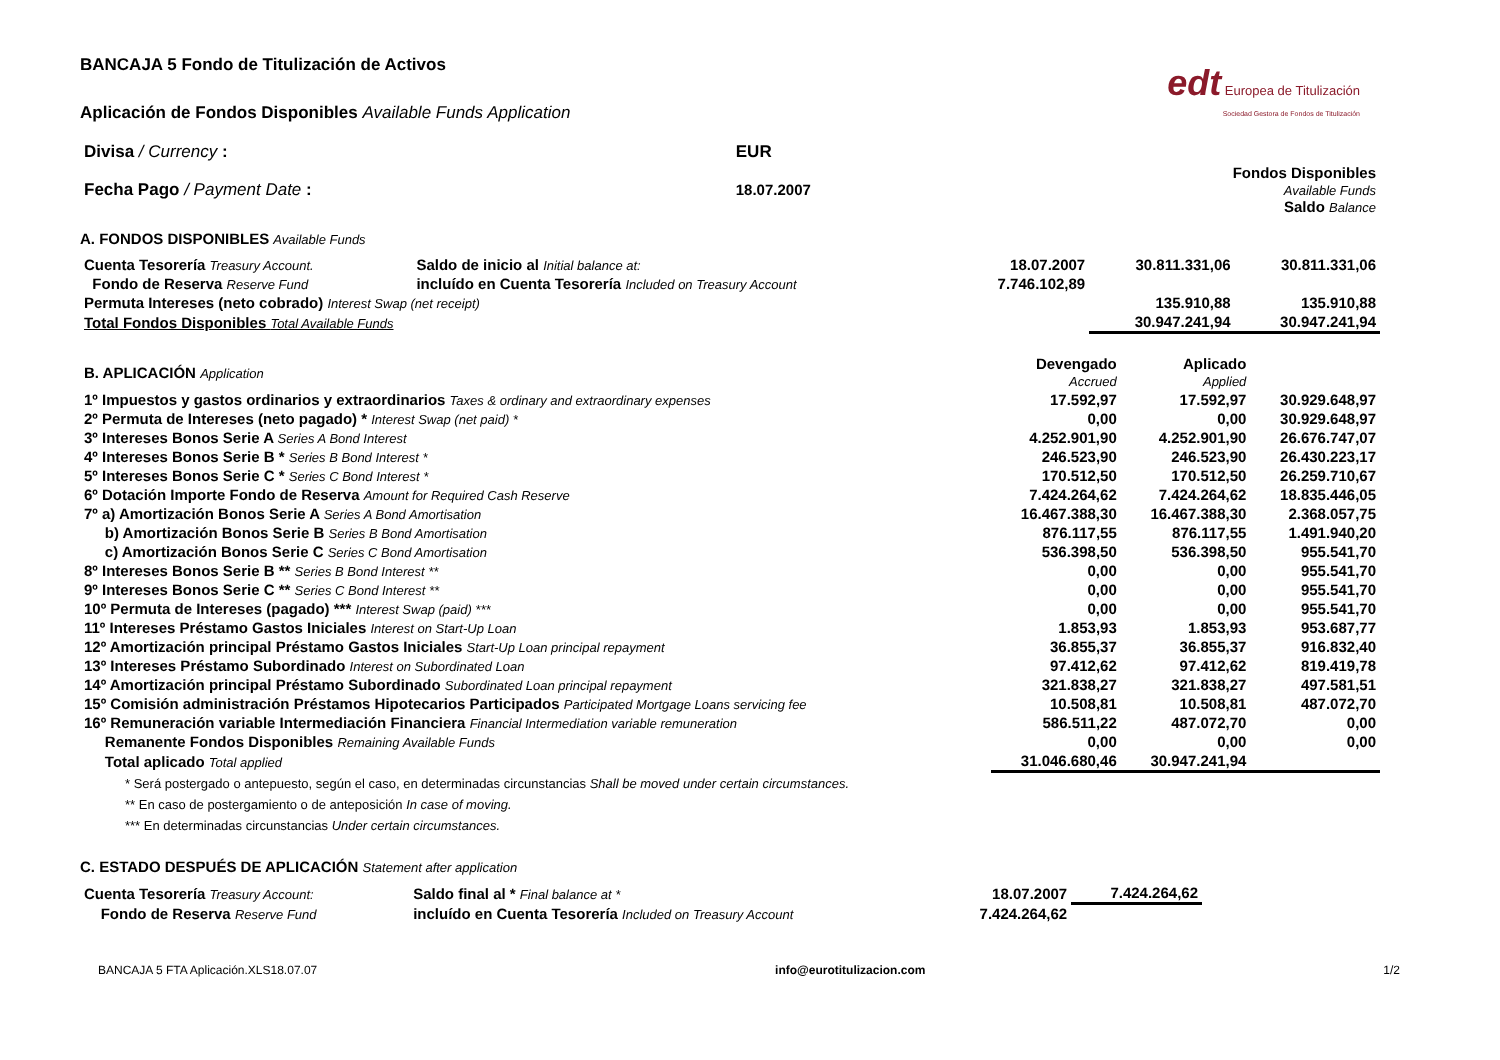edt Europea de Titulización
Sociedad Gestora de Fondos de Titulización
BANCAJA 5 Fondo de Titulización de Activos
Aplicación de Fondos Disponibles Available Funds Application
| Divisa / Currency : | EUR | |
| Fecha Pago / Payment Date : | 18.07.2007 | Fondos Disponibles Available Funds Saldo Balance |
A. FONDOS DISPONIBLES Available Funds
| Cuenta Tesorería Treasury Account. | Saldo de inicio al Initial balance at: | 18.07.2007 | 30.811.331,06 | 30.811.331,06 |
| Fondo de Reserva Reserve Fund | incluído en Cuenta Tesorería Included on Treasury Account | 7.746.102,89 | | |
| Permuta Intereses (neto cobrado) Interest Swap (net receipt) | | | 135.910,88 | 135.910,88 |
| Total Fondos Disponibles Total Available Funds | | | 30.947.241,94 | 30.947.241,94 |
| B. APLICACIÓN Application | Devengado Accrued | Aplicado Applied | |
| 1º Impuestos y gastos ordinarios y extraordinarios Taxes & ordinary and extraordinary expenses | 17.592,97 | 17.592,97 | 30.929.648,97 |
| 2º Permuta de Intereses (neto pagado) * Interest Swap (net paid) * | 0,00 | 0,00 | 30.929.648,97 |
| 3º Intereses Bonos Serie A Series A Bond Interest | 4.252.901,90 | 4.252.901,90 | 26.676.747,07 |
| 4º Intereses Bonos Serie B * Series B Bond Interest * | 246.523,90 | 246.523,90 | 26.430.223,17 |
| 5º Intereses Bonos Serie C * Series C Bond Interest * | 170.512,50 | 170.512,50 | 26.259.710,67 |
| 6º Dotación Importe Fondo de Reserva Amount for Required Cash Reserve | 7.424.264,62 | 7.424.264,62 | 18.835.446,05 |
| 7º a) Amortización Bonos Serie A Series A Bond Amortisation | 16.467.388,30 | 16.467.388,30 | 2.368.057,75 |
| b) Amortización Bonos Serie B Series B Bond Amortisation | 876.117,55 | 876.117,55 | 1.491.940,20 |
| c) Amortización Bonos Serie C Series C Bond Amortisation | 536.398,50 | 536.398,50 | 955.541,70 |
| 8º Intereses Bonos Serie B ** Series B Bond Interest ** | 0,00 | 0,00 | 955.541,70 |
| 9º Intereses Bonos Serie C ** Series C Bond Interest ** | 0,00 | 0,00 | 955.541,70 |
| 10º Permuta de Intereses (pagado) *** Interest Swap (paid) *** | 0,00 | 0,00 | 955.541,70 |
| 11º Intereses Préstamo Gastos Iniciales Interest on Start-Up Loan | 1.853,93 | 1.853,93 | 953.687,77 |
| 12º Amortización principal Préstamo Gastos Iniciales Start-Up Loan principal repayment | 36.855,37 | 36.855,37 | 916.832,40 |
| 13º Intereses Préstamo Subordinado Interest on Subordinated Loan | 97.412,62 | 97.412,62 | 819.419,78 |
| 14º Amortización principal Préstamo Subordinado Subordinated Loan principal repayment | 321.838,27 | 321.838,27 | 497.581,51 |
| 15º Comisión administración Préstamos Hipotecarios Participados Participated Mortgage Loans servicing fee | 10.508,81 | 10.508,81 | 487.072,70 |
| 16º Remuneración variable Intermediación Financiera Financial Intermediation variable remuneration | 586.511,22 | 487.072,70 | 0,00 |
| Remanente Fondos Disponibles Remaining Available Funds | 0,00 | 0,00 | 0,00 |
| Total aplicado Total applied | 31.046.680,46 | 30.947.241,94 | |
* Será postergado o antepuesto, según el caso, en determinadas circunstancias Shall be moved under certain circumstances.
** En caso de postergamiento o de anteposición In case of moving.
*** En determinadas circunstancias Under certain circumstances.
C. ESTADO DESPUÉS DE APLICACIÓN Statement after application
| Cuenta Tesorería Treasury Account: | Saldo final al * Final balance at * | 18.07.2007 | 7.424.264,62 | |
| Fondo de Reserva Reserve Fund | incluído en Cuenta Tesorería Included on Treasury Account | 7.424.264,62 | | |
BANCAJA 5 FTA Aplicación.XLS18.07.07 info@eurotitulizacion.com 1/2